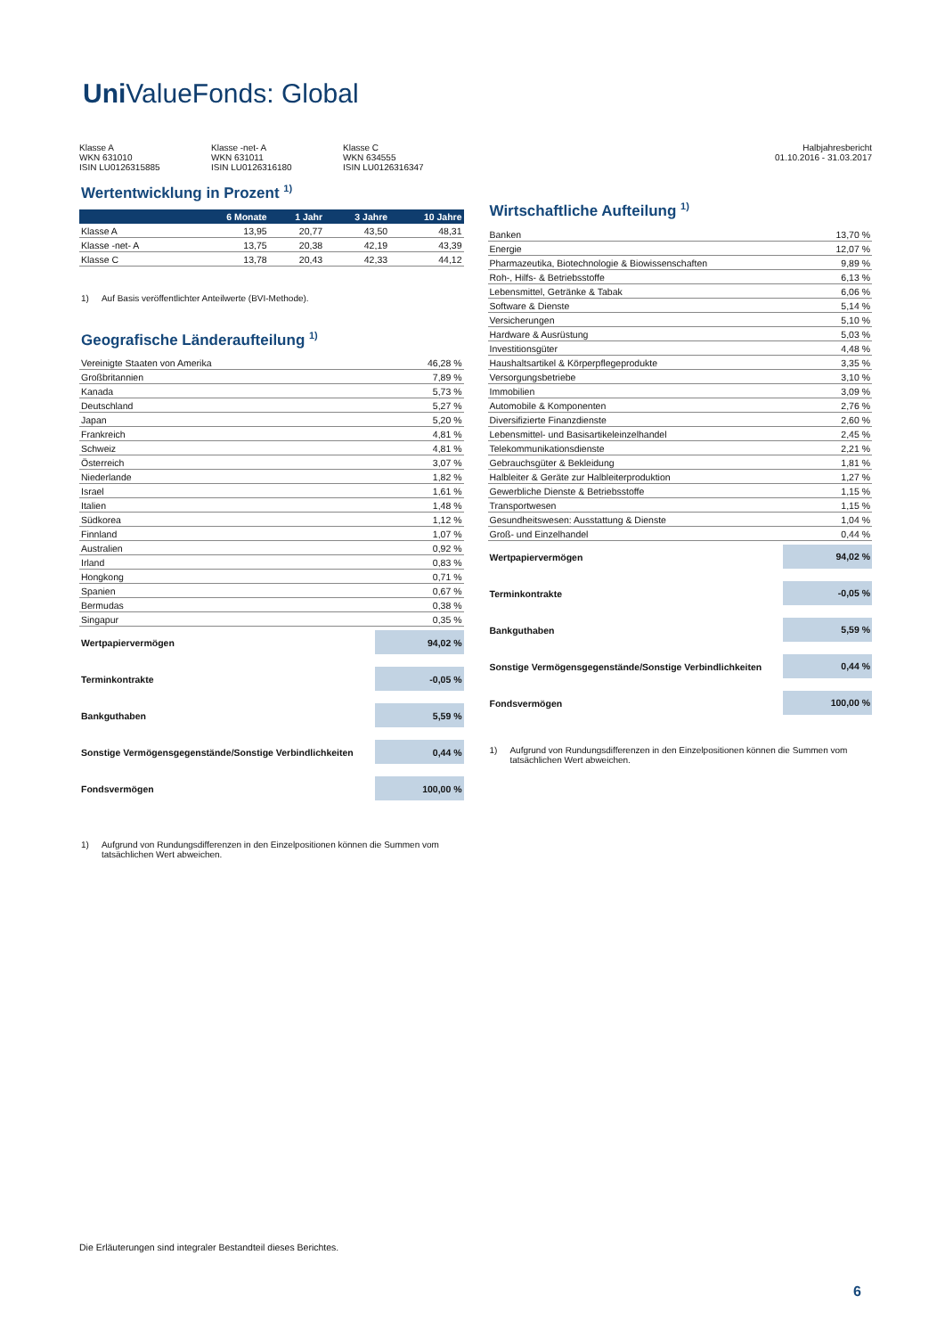Uni ValueFonds: Global
Klasse A
WKN 631010
ISIN LU0126315885
Klasse -net- A
WKN 631011
ISIN LU0126316180
Klasse C
WKN 634555
ISIN LU0126316347
Halbjahresbericht
01.10.2016 - 31.03.2017
Wertentwicklung in Prozent <sup>1)</sup>
| | 6 Monate | 1 Jahr | 3 Jahre | 10 Jahre |
| --- | --- | --- | --- | --- |
| Klasse A | 13,95 | 20,77 | 43,50 | 48,31 |
| Klasse -net- A | 13,75 | 20,38 | 42,19 | 43,39 |
| Klasse C | 13,78 | 20,43 | 42,33 | 44,12 |
1) Auf Basis veröffentlichter Anteilwerte (BVI-Methode).
Geografische Länderaufteilung <sup>1)</sup>
| Vereinigte Staaten von Amerika | 46,28 % |
| Großbritannien | 7,89 % |
| Kanada | 5,73 % |
| Deutschland | 5,27 % |
| Japan | 5,20 % |
| Frankreich | 4,81 % |
| Schweiz | 4,81 % |
| Österreich | 3,07 % |
| Niederlande | 1,82 % |
| Israel | 1,61 % |
| Italien | 1,48 % |
| Südkorea | 1,12 % |
| Finnland | 1,07 % |
| Australien | 0,92 % |
| Irland | 0,83 % |
| Hongkong | 0,71 % |
| Spanien | 0,67 % |
| Bermudas | 0,38 % |
| Singapur | 0,35 % |
| Wertpapiervermögen | 94,02 % |
| Terminkontrakte | -0,05 % |
| Bankguthaben | 5,59 % |
| Sonstige Vermögensgegenstände/Sonstige Verbindlichkeiten | 0,44 % |
| Fondsvermögen | 100,00 % |
1) Aufgrund von Rundungsdifferenzen in den Einzelpositionen können die Summen vom tatsächlichen Wert abweichen.
Wirtschaftliche Aufteilung <sup>1)</sup>
| Banken | 13,70 % |
| Energie | 12,07 % |
| Pharmazeutika, Biotechnologie & Biowissenschaften | 9,89 % |
| Roh-, Hilfs- & Betriebsstoffe | 6,13 % |
| Lebensmittel, Getränke & Tabak | 6,06 % |
| Software & Dienste | 5,14 % |
| Versicherungen | 5,10 % |
| Hardware & Ausrüstung | 5,03 % |
| Investitionsgüter | 4,48 % |
| Haushaltsartikel & Körperpflegeprodukte | 3,35 % |
| Versorgungsbetriebe | 3,10 % |
| Immobilien | 3,09 % |
| Automobile & Komponenten | 2,76 % |
| Diversifizierte Finanzdienste | 2,60 % |
| Lebensmittel- und Basisartikeleinzelhandel | 2,45 % |
| Telekommunikationsdienste | 2,21 % |
| Gebrauchsgüter & Bekleidung | 1,81 % |
| Halbleiter & Geräte zur Halbleiterproduktion | 1,27 % |
| Gewerbliche Dienste & Betriebsstoffe | 1,15 % |
| Transportwesen | 1,15 % |
| Gesundheitswesen: Ausstattung & Dienste | 1,04 % |
| Groß- und Einzelhandel | 0,44 % |
| Wertpapiervermögen | 94,02 % |
| Terminkontrakte | -0,05 % |
| Bankguthaben | 5,59 % |
| Sonstige Vermögensgegenstände/Sonstige Verbindlichkeiten | 0,44 % |
| Fondsvermögen | 100,00 % |
1) Aufgrund von Rundungsdifferenzen in den Einzelpositionen können die Summen vom tatsächlichen Wert abweichen.
Die Erläuterungen sind integraler Bestandteil dieses Berichtes.
6